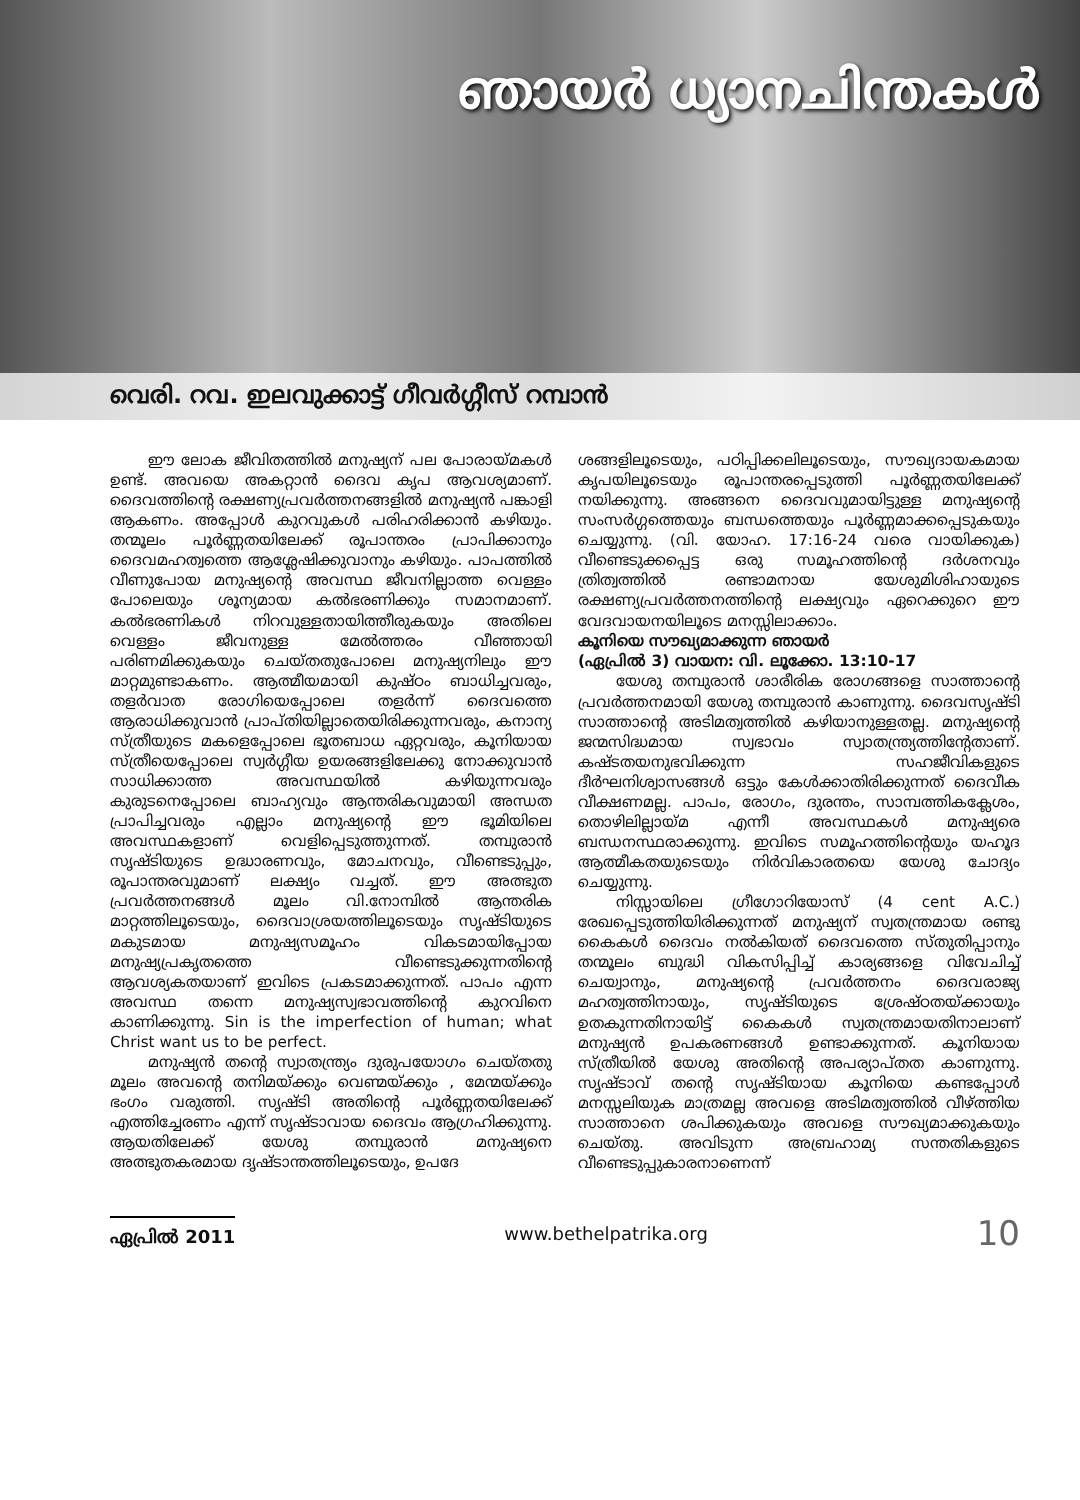ഞായർ ധ്യാനചിന്തകൾ
വെരി. റവ. ഇലവുക്കാട്ട് ഗീവർഗ്ഗീസ് റമ്പാൻ
ഈ ലോക ജീവിതത്തിൽ മനുഷ്യന് പല പോരായ്മകൾ ഉണ്ട്. അവയെ അകറ്റാൻ ദൈവ കൃപ ആവശ്യമാണ്. ദൈവത്തിന്റെ രക്ഷണ്യപ്രവർത്തനങ്ങളിൽ മനുഷ്യൻ പങ്കാളി ആകണം. അപ്പോൾ കുറവുകൾ പരിഹരിക്കാൻ കഴിയും. തന്മൂലം പൂർണ്ണതയിലേക്ക് രൂപാന്തരം പ്രാപിക്കാനും ദൈവമഹത്വത്തെ ആശ്ലേഷിക്കുവാനും കഴിയും. പാപത്തിൽ വീണുപോയ മനുഷ്യന്റെ അവസ്ഥ ജീവനില്ലാത്ത വെള്ളം പോലെയും ശൂന്യമായ കൽഭരണിക്കും സമാനമാണ്. കൽഭരണികൾ നിറവുള്ളതായിത്തീരുകയും അതിലെ വെള്ളം ജീവനുള്ള മേൽത്തരം വീഞ്ഞായി പരിണമിക്കുകയും ചെയ്തതുപോലെ മനുഷ്യനിലും ഈ മാറ്റമുണ്ടാകണം. ആത്മീയമായി കുഷ്ഠം ബാധിച്ചവരും, തളർവാത രോഗിയെപ്പോലെ തളർന്ന് ദൈവത്തെ ആരാധിക്കുവാൻ പ്രാപ്തിയില്ലാതെയിരിക്കുന്നവരും, കനാന്യ സ്ത്രീയുടെ മകളെപ്പോലെ ഭൂതബാധ ഏറ്റവരും, കൂനിയായ സ്ത്രീയെപ്പോലെ സ്വർഗ്ഗീയ ഉയരങ്ങളിലേക്കു നോക്കുവാൻ സാധിക്കാത്ത അവസ്ഥയിൽ കഴിയുന്നവരും കുരുടനെപ്പോലെ ബാഹ്യവും ആന്തരികവുമായി അന്ധത പ്രാപിച്ചവരും എല്ലാം മനുഷ്യന്റെ ഈ ഭൂമിയിലെ അവസ്ഥകളാണ് വെളിപ്പെടുത്തുന്നത്. തമ്പുരാൻ സൃഷ്ടിയുടെ ഉദ്ധാരണവും, മോചനവും, വീണ്ടെടുപ്പും, രൂപാന്തരവുമാണ് ലക്ഷ്യം വച്ചത്. ഈ അത്ഭുത പ്രവർത്തനങ്ങൾ മൂലം വി.നോമ്പിൽ ആന്തരിക മാറ്റത്തിലൂടെയും, ദൈവാശ്രയത്തിലൂടെയും സൃഷ്ടിയുടെ മകുടമായ മനുഷ്യസമൂഹം വികടമായിപ്പോയ മനുഷ്യപ്രകൃതത്തെ വീണ്ടെടുക്കുന്നതിന്റെ ആവശ്യകതയാണ് ഇവിടെ പ്രകടമാക്കുന്നത്. പാപം എന്ന അവസ്ഥ തന്നെ മനുഷ്യസ്വഭാവത്തിന്റെ കുറവിനെ കാണിക്കുന്നു. Sin is the imperfection of human; what Christ want us to be perfect.
മനുഷ്യൻ തന്റെ സ്വാതന്ത്ര്യം ദുരുപയോഗം ചെയ്തതു മൂലം അവന്റെ തനിമയ്ക്കും വെണ്മയ്ക്കും , മേന്മയ്ക്കും ഭംഗം വരുത്തി. സൃഷ്ടി അതിന്റെ പൂർണ്ണതയിലേക്ക് എത്തിച്ചേരണം എന്ന് സൃഷ്ടാവായ ദൈവം ആഗ്രഹിക്കുന്നു. ആയതിലേക്ക് യേശു തമ്പുരാൻ മനുഷ്യനെ അത്ഭുതകരമായ ദൃഷ്ടാന്തത്തിലൂടെയും, ഉപദേ
ശങ്ങളിലൂടെയും, പഠിപ്പിക്കലിലൂടെയും, സൗഖ്യദായകമായ കൃപയിലൂടെയും രൂപാന്തരപ്പെടുത്തി പൂർണ്ണതയിലേക്ക് നയിക്കുന്നു. അങ്ങനെ ദൈവവുമായിട്ടുള്ള മനുഷ്യന്റെ സംസർഗ്ഗത്തെയും ബന്ധത്തെയും പൂർണ്ണമാക്കപ്പെടുകയും ചെയ്യുന്നു. (വി. യോഹ. 17:16-24 വരെ വായിക്കുക) വീണ്ടെടുക്കപ്പെട്ട ഒരു സമൂഹത്തിന്റെ ദർശനവും ത്രിത്വത്തിൽ രണ്ടാമനായ യേശുമിശിഹായുടെ രക്ഷണ്യപ്രവർത്തനത്തിന്റെ ലക്ഷ്യവും ഏറെക്കുറെ ഈ വേദവായനയിലൂടെ മനസ്സിലാക്കാം.
കൂനിയെ സൗഖ്യമാക്കുന്ന ഞായർ
(ഏപ്രിൽ 3) വായന: വി. ലൂക്കോ. 13:10-17
യേശു തമ്പുരാൻ ശാരീരിക രോഗങ്ങളെ സാത്താന്റെ പ്രവർത്തനമായി യേശു തമ്പുരാൻ കാണുന്നു. ദൈവസൃഷ്ടി സാത്താന്റെ അടിമത്വത്തിൽ കഴിയാനുള്ളതല്ല. മനുഷ്യന്റെ ജന്മസിദ്ധമായ സ്വഭാവം സ്വാതന്ത്ര്യത്തിന്റേതാണ്. കഷ്ടതയനുഭവിക്കുന്ന സഹജീവികളുടെ ദീർഘനിശ്വാസങ്ങൾ ഒട്ടും കേൾക്കാതിരിക്കുന്നത് ദൈവീക വീക്ഷണമല്ല. പാപം, രോഗം, ദുരന്തം, സാമ്പത്തികക്ലേശം, തൊഴിലില്ലായ്മ എന്നീ അവസ്ഥകൾ മനുഷ്യരെ ബന്ധനസ്ഥരാക്കുന്നു. ഇവിടെ സമൂഹത്തിന്റെയും യഹൂദ ആത്മീകതയുടെയും നിർവികാരതയെ യേശു ചോദ്യം ചെയ്യുന്നു.
നിസ്സായിലെ ഗ്രീഗോറിയോസ് (4 cent A.C.) രേഖപ്പെടുത്തിയിരിക്കുന്നത് മനുഷ്യന് സ്വതന്ത്രമായ രണ്ടു കൈകൾ ദൈവം നൽകിയത് ദൈവത്തെ സ്തുതിപ്പാനും തന്മൂലം ബുദ്ധി വികസിപ്പിച്ച് കാര്യങ്ങളെ വിവേചിച്ച് ചെയ്വാനും, മനുഷ്യന്റെ പ്രവർത്തനം ദൈവരാജ്യ മഹത്വത്തിനായും, സൃഷ്ടിയുടെ ശ്രേഷ്ഠതയ്ക്കായും ഉതകുന്നതിനായിട്ട് കൈകൾ സ്വതന്ത്രമായതിനാലാണ് മനുഷ്യൻ ഉപകരണങ്ങൾ ഉണ്ടാക്കുന്നത്. കൂനിയായ സ്ത്രീയിൽ യേശു അതിന്റെ അപര്യാപ്തത കാണുന്നു. സൃഷ്ടാവ് തന്റെ സൃഷ്ടിയായ കൂനിയെ കണ്ടപ്പോൾ മനസ്സലിയുക മാത്രമല്ല അവളെ അടിമത്വത്തിൽ വീഴ്ത്തിയ സാത്താനെ ശപിക്കുകയും അവളെ സൗഖ്യമാക്കുകയും ചെയ്തു. അവിടുന്ന അബ്രഹാമ്യ സന്തതികളുടെ വീണ്ടെടുപ്പുകാരനാണെന്ന്
ഏപ്രിൽ 2011 www.bethelpatrika.org 10